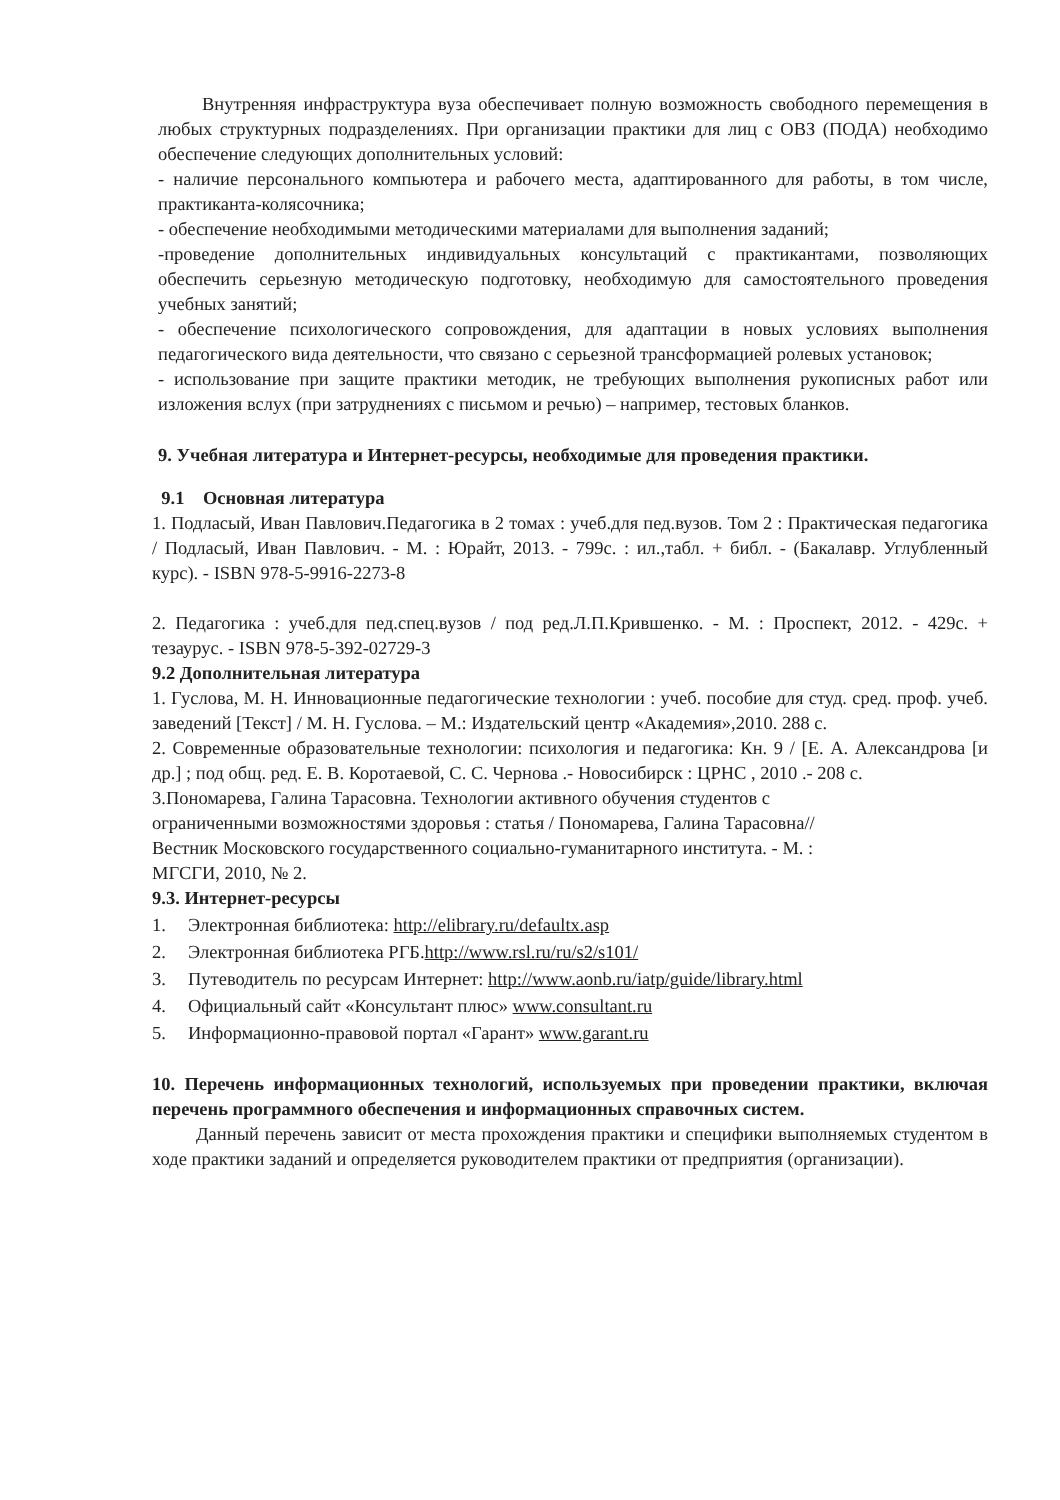Внутренняя инфраструктура вуза обеспечивает полную возможность свободного перемещения в любых структурных подразделениях. При организации практики для лиц с ОВЗ (ПОДА) необходимо обеспечение следующих дополнительных условий:
- наличие персонального компьютера и рабочего места, адаптированного для работы, в том числе, практиканта-колясочника;
- обеспечение необходимыми методическими материалами для выполнения заданий;
-проведение дополнительных индивидуальных консультаций с практикантами, позволяющих обеспечить серьезную методическую подготовку, необходимую для самостоятельного проведения учебных занятий;
- обеспечение психологического сопровождения, для адаптации в новых условиях выполнения педагогического вида деятельности, что связано с серьезной трансформацией ролевых установок;
- использование при защите практики методик, не требующих выполнения рукописных работ или изложения вслух (при затруднениях с письмом и речью) – например, тестовых бланков.
9. Учебная литература и Интернет-ресурсы, необходимые для проведения практики.
9.1 Основная литература
1. Подласый, Иван Павлович.Педагогика в 2 томах : учеб.для пед.вузов. Том 2 : Практическая педагогика / Подласый, Иван Павлович. - М. : Юрайт, 2013. - 799с. : ил.,табл. + библ. - (Бакалавр. Углубленный курс). - ISBN 978-5-9916-2273-8
2. Педагогика : учеб.для пед.спец.вузов / под ред.Л.П.Крившенко. - М. : Проспект, 2012. - 429с. + тезаурус. - ISBN 978-5-392-02729-3
9.2 Дополнительная литература
1. Гуслова, М. Н. Инновационные педагогические технологии : учеб. пособие для студ. сред. проф. учеб. заведений [Текст] / М. Н. Гуслова. – М.: Издательский центр «Академия»,2010. 288 с.
2. Современные образовательные технологии: психология и педагогика: Кн. 9 / [Е. А. Александрова [и др.] ; под общ. ред. Е. В. Коротаевой, С. С. Чернова .- Новосибирск : ЦРНС , 2010 .- 208 с.
3.Пономарева, Галина Тарасовна. Технологии активного обучения студентов с
ограниченными возможностями здоровья : статья / Пономарева, Галина Тарасовна//
Вестник Московского государственного социально-гуманитарного института. - М. :
МГСГИ, 2010, № 2.
9.3. Интернет-ресурсы
1. Электронная библиотека: http://elibrary.ru/defaultx.asp
2. Электронная библиотека РГБ.http://www.rsl.ru/ru/s2/s101/
3. Путеводитель по ресурсам Интернет: http://www.aonb.ru/iatp/guide/library.html
4. Официальный сайт «Консультант плюс» www.consultant.ru
5. Информационно-правовой портал «Гарант» www.garant.ru
10. Перечень информационных технологий, используемых при проведении практики, включая перечень программного обеспечения и информационных справочных систем.
Данный перечень зависит от места прохождения практики и специфики выполняемых студентом в ходе практики заданий и определяется руководителем практики от предприятия (организации).